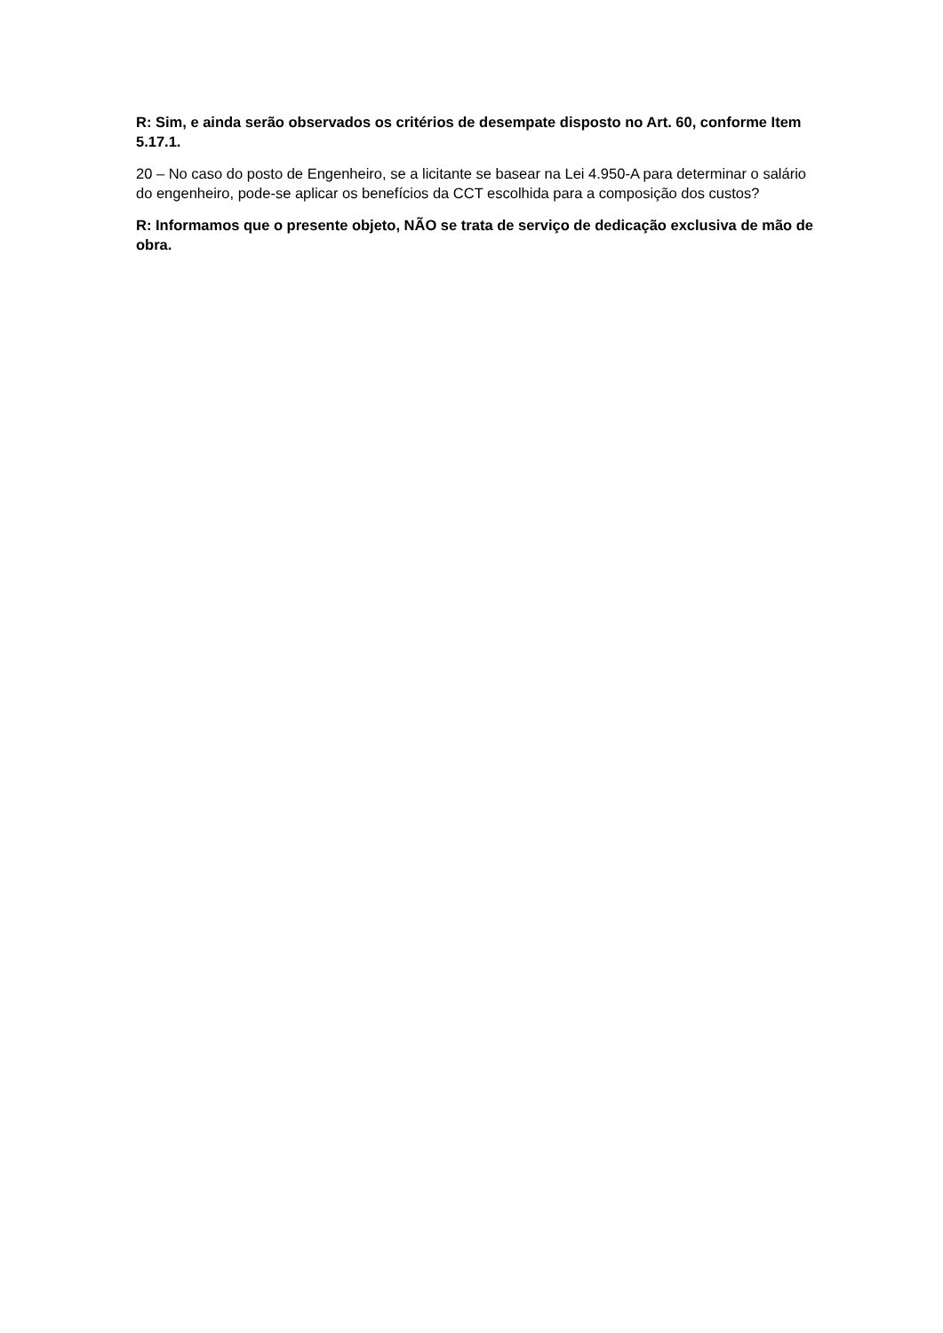R: Sim, e ainda serão observados os critérios de desempate disposto no Art. 60, conforme Item 5.17.1.
20 – No caso do posto de Engenheiro, se a licitante se basear na Lei 4.950-A para determinar o salário do engenheiro, pode-se aplicar os benefícios da CCT escolhida para a composição dos custos?
R: Informamos que o presente objeto, NÃO se trata de serviço de dedicação exclusiva de mão de obra.